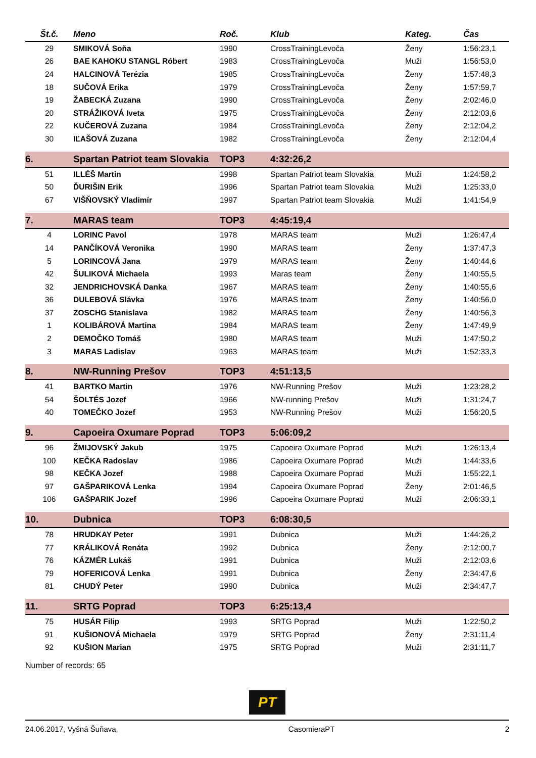| Št.č. | Meno | Roč. | Klub | Kateg. | Čas |
| --- | --- | --- | --- | --- | --- |
| 29 | SMIKOVÁ Soňa | 1990 | CrossTrainingLevoča | Ženy | 1:56:23,1 |
| 26 | BAE KAHOKU STANGL Róbert | 1983 | CrossTrainingLevoča | Muži | 1:56:53,0 |
| 24 | HALCINOVÁ Terézia | 1985 | CrossTrainingLevoča | Ženy | 1:57:48,3 |
| 18 | SUČOVÁ Erika | 1979 | CrossTrainingLevoča | Ženy | 1:57:59,7 |
| 19 | ŽABECKÁ Zuzana | 1990 | CrossTrainingLevoča | Ženy | 2:02:46,0 |
| 20 | STRÁŽIKOVÁ Iveta | 1975 | CrossTrainingLevoča | Ženy | 2:12:03,6 |
| 22 | KUČEROVÁ Zuzana | 1984 | CrossTrainingLevoča | Ženy | 2:12:04,2 |
| 30 | IĽAŠOVÁ Zuzana | 1982 | CrossTrainingLevoča | Ženy | 2:12:04,4 |
| 6. | Spartan Patriot team Slovakia | TOP3 | 4:32:26,2 | | |
| 51 | ILLÉŠ Martin | 1998 | Spartan Patriot team Slovakia | Muži | 1:24:58,2 |
| 50 | ĎURIŠIN Erik | 1996 | Spartan Patriot team Slovakia | Muži | 1:25:33,0 |
| 67 | VIŠŇOVSKÝ Vladimír | 1997 | Spartan Patriot team Slovakia | Muži | 1:41:54,9 |
| 7. | MARAS team | TOP3 | 4:45:19,4 | | |
| 4 | LORINC Pavol | 1978 | MARAS team | Muži | 1:26:47,4 |
| 14 | PANČÍKOVÁ Veronika | 1990 | MARAS team | Ženy | 1:37:47,3 |
| 5 | LORINCOVÁ Jana | 1979 | MARAS team | Ženy | 1:40:44,6 |
| 42 | ŠULIKOVÁ Michaela | 1993 | Maras team | Ženy | 1:40:55,5 |
| 32 | JENDRICHOVSKÁ Danka | 1967 | MARAS team | Ženy | 1:40:55,6 |
| 36 | DULEBOVÁ Slávka | 1976 | MARAS team | Ženy | 1:40:56,0 |
| 37 | ZOSCHG Stanislava | 1982 | MARAS team | Ženy | 1:40:56,3 |
| 1 | KOLIBÁROVÁ Martina | 1984 | MARAS team | Ženy | 1:47:49,9 |
| 2 | DEMOČKO Tomáš | 1980 | MARAS team | Muži | 1:47:50,2 |
| 3 | MARAS Ladislav | 1963 | MARAS team | Muži | 1:52:33,3 |
| 8. | NW-Running Prešov | TOP3 | 4:51:13,5 | | |
| 41 | BARTKO Martin | 1976 | NW-Running Prešov | Muži | 1:23:28,2 |
| 54 | ŠOLTÉS Jozef | 1966 | NW-running Prešov | Muži | 1:31:24,7 |
| 40 | TOMEČKO Jozef | 1953 | NW-Running Prešov | Muži | 1:56:20,5 |
| 9. | Capoeira Oxumare Poprad | TOP3 | 5:06:09,2 | | |
| 96 | ŽMIJOVSKÝ Jakub | 1975 | Capoeira Oxumare Poprad | Muži | 1:26:13,4 |
| 100 | KEČKA Radoslav | 1986 | Capoeira Oxumare Poprad | Muži | 1:44:33,6 |
| 98 | KEČKA Jozef | 1988 | Capoeira Oxumare Poprad | Muži | 1:55:22,1 |
| 97 | GAŠPARIKOVÁ Lenka | 1994 | Capoeira Oxumare Poprad | Ženy | 2:01:46,5 |
| 106 | GAŠPARIK Jozef | 1996 | Capoeira Oxumare Poprad | Muži | 2:06:33,1 |
| 10. | Dubnica | TOP3 | 6:08:30,5 | | |
| 78 | HRUDKAY Peter | 1991 | Dubnica | Muži | 1:44:26,2 |
| 77 | KRÁLIKOVÁ Renáta | 1992 | Dubnica | Ženy | 2:12:00,7 |
| 76 | KÁZMÉR Lukáš | 1991 | Dubnica | Muži | 2:12:03,6 |
| 79 | HOFERICOVÁ Lenka | 1991 | Dubnica | Ženy | 2:34:47,6 |
| 81 | CHUDÝ Peter | 1990 | Dubnica | Muži | 2:34:47,7 |
| 11. | SRTG Poprad | TOP3 | 6:25:13,4 | | |
| 75 | HUSÁR Filip | 1993 | SRTG Poprad | Muži | 1:22:50,2 |
| 91 | KUŠIONOVÁ Michaela | 1979 | SRTG Poprad | Ženy | 2:31:11,4 |
| 92 | KUŠION Marian | 1975 | SRTG Poprad | Muži | 2:31:11,7 |
Number of records: 65
PT
24.06.2017, Vyšná Šuňava, CasomieraPT 2